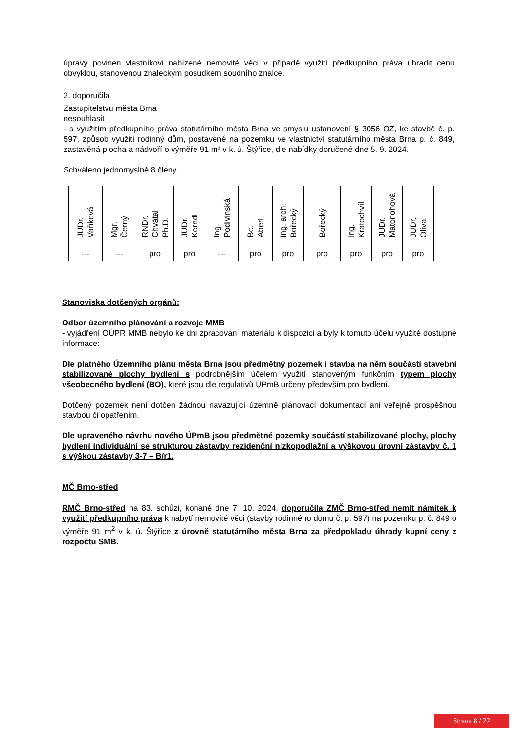úpravy povinen vlastníkovi nabízené nemovité věci v případě využití předkupního práva uhradit cenu obvyklou, stanovenou znaleckým posudkem soudního znalce.
2. doporučila
Zastupitelstvu města Brna
nesouhlasit
- s využitím předkupního práva statutárního města Brna ve smyslu ustanovení § 3056 OZ, ke stavbě č. p. 597, způsob využití rodinný dům, postavené na pozemku ve vlastnictví statutárního města Brna p. č. 849, zastavěná plocha a nádvoří o výměře 91 m² v k. ú. Štýřice, dle nabídky doručené dne 5. 9. 2024.
Schváleno jednomyslně 8 členy.
| JUDr. Vaňková | Mgr. Černý | RNDr. Chvátal Ph.D. | JUDr. Kerndl | Ing. Podivinská | Bc. Aberl | Ing. arch. Bořecký | Bořecký | Ing. Kratochvíl | JUDr. Matonohová | JUDr. Oliva |
| --- | --- | --- | --- | --- | --- | --- | --- | --- | --- | --- |
| --- | --- | pro | pro | --- | pro | pro | pro | pro | pro | pro |
Stanoviska dotčených orgánů:
Odbor územního plánování a rozvoje MMB
- vyjádření OÚPR MMB nebylo ke dni zpracování materiálu k dispozici a byly k tomuto účelu využité dostupné informace:
Dle platného Územního plánu města Brna jsou předmětný pozemek i stavba na něm součástí stavební stabilizované plochy bydlení s podrobnějším účelem využití stanoveným funkčním typem plochy všeobecného bydlení (BO), které jsou dle regulativů ÚPmB určeny především pro bydlení.
Dotčený pozemek není dotčen žádnou navazující územně plánovací dokumentací ani veřejně prospěšnou stavbou či opatřením.
Dle upraveného návrhu nového ÚPmB jsou předmětné pozemky součástí stabilizované plochy, plochy bydlení individuální se strukturou zástavby rezidenční nízkopodlažní a výškovou úrovní zástavby č. 1 s výškou zástavby 3-7 – B/r1.
MČ Brno-střed
RMČ Brno-střed na 83. schůzi, konané dne 7. 10. 2024, doporučila ZMČ Brno-střed nemít námitek k využití předkupního práva k nabytí nemovité věci (stavby rodinného domu č. p. 597) na pozemku p. č. 849 o výměře 91 m<sup>2</sup> v k. ú. Štýřice z úrovně statutárního města Brna za předpokladu úhrady kupní ceny z rozpočtu SMB.
Strana 8 / 22